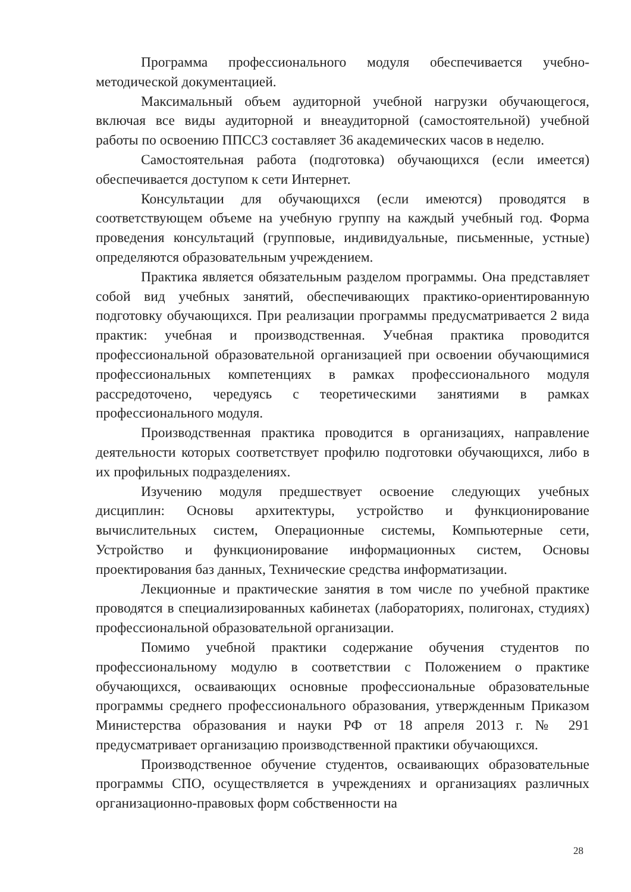Программа профессионального модуля обеспечивается учебно-методической документацией.
Максимальный объем аудиторной учебной нагрузки обучающегося, включая все виды аудиторной и внеаудиторной (самостоятельной) учебной работы по освоению ППССЗ составляет 36 академических часов в неделю.
Самостоятельная работа (подготовка) обучающихся (если имеется) обеспечивается доступом к сети Интернет.
Консультации для обучающихся (если имеются) проводятся в соответствующем объеме на учебную группу на каждый учебный год. Форма проведения консультаций (групповые, индивидуальные, письменные, устные) определяются образовательным учреждением.
Практика является обязательным разделом программы. Она представляет собой вид учебных занятий, обеспечивающих практико-ориентированную подготовку обучающихся. При реализации программы предусматривается 2 вида практик: учебная и производственная. Учебная практика проводится профессиональной образовательной организацией при освоении обучающимися профессиональных компетенциях в рамках профессионального модуля рассредоточено, чередуясь с теоретическими занятиями в рамках профессионального модуля.
Производственная практика проводится в организациях, направление деятельности которых соответствует профилю подготовки обучающихся, либо в их профильных подразделениях.
Изучению модуля предшествует освоение следующих учебных дисциплин: Основы архитектуры, устройство и функционирование вычислительных систем, Операционные системы, Компьютерные сети, Устройство и функционирование информационных систем, Основы проектирования баз данных, Технические средства информатизации.
Лекционные и практические занятия в том числе по учебной практике проводятся в специализированных кабинетах (лабораториях, полигонах, студиях) профессиональной образовательной организации.
Помимо учебной практики содержание обучения студентов по профессиональному модулю в соответствии с Положением о практике обучающихся, осваивающих основные профессиональные образовательные программы среднего профессионального образования, утвержденным Приказом Министерства образования и науки РФ от 18 апреля 2013 г. № 291 предусматривает организацию производственной практики обучающихся.
Производственное обучение студентов, осваивающих образовательные программы СПО, осуществляется в учреждениях и организациях различных организационно-правовых форм собственности на
28